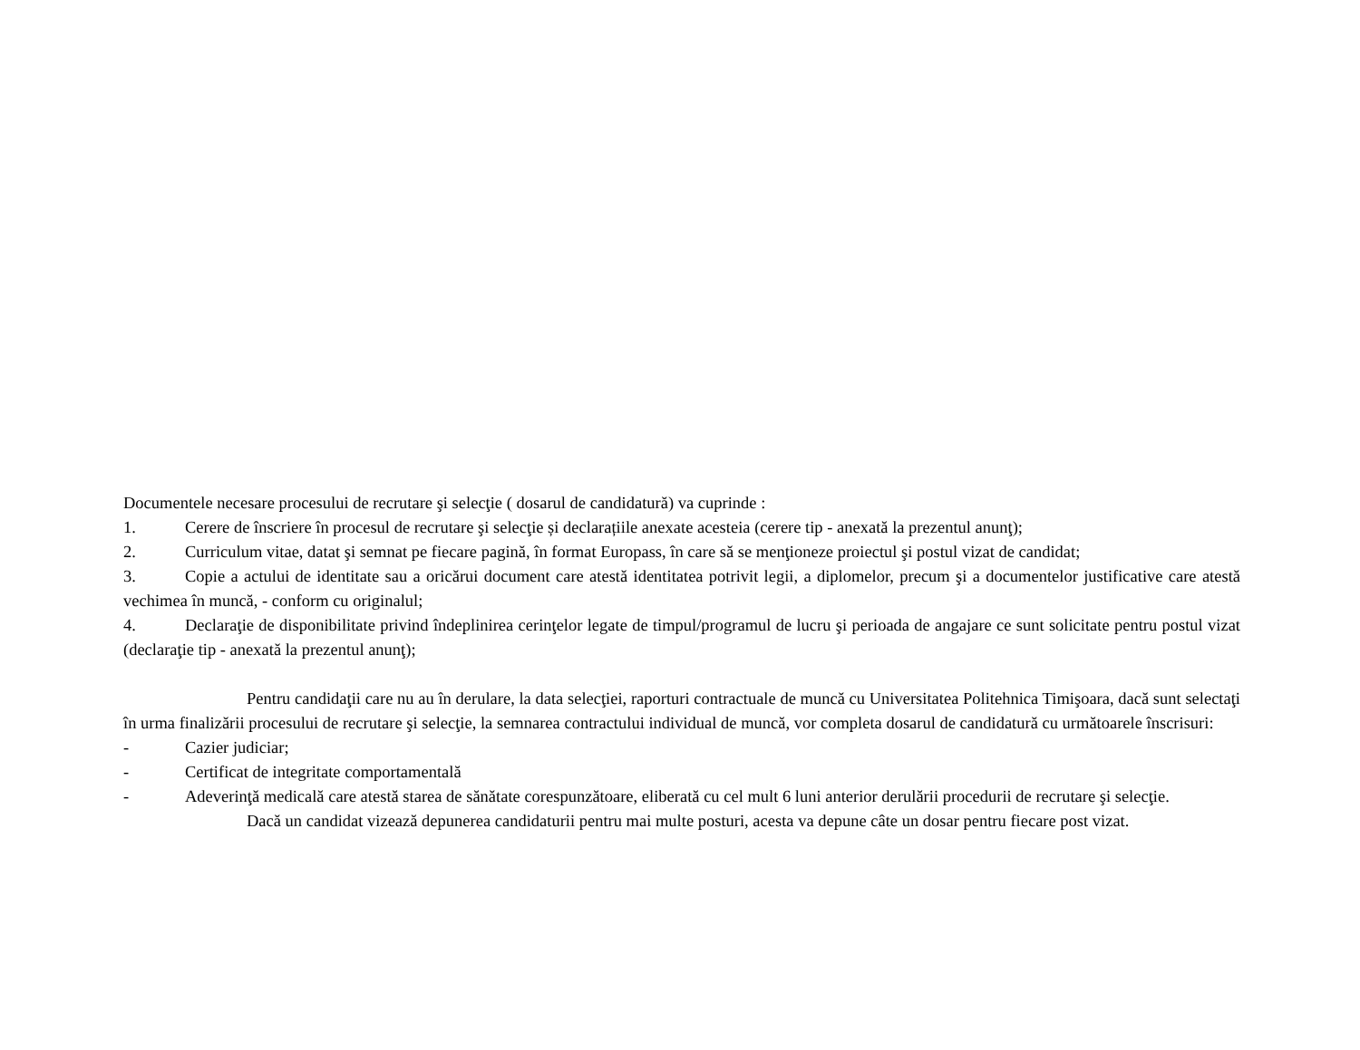Documentele necesare procesului de recrutare şi selecţie ( dosarul de candidatură) va cuprinde :
1. Cerere de înscriere în procesul de recrutare şi selecţie și declarațiile anexate acesteia (cerere tip - anexată la prezentul anunţ);
2. Curriculum vitae, datat şi semnat pe fiecare pagină, în format Europass, în care să se menţioneze proiectul şi postul vizat de candidat;
3. Copie a actului de identitate sau a oricărui document care atestă identitatea potrivit legii, a diplomelor, precum şi a documentelor justificative care atestă vechimea în muncă, - conform cu originalul;
4. Declaraţie de disponibilitate privind îndeplinirea cerinţelor legate de timpul/programul de lucru şi perioada de angajare ce sunt solicitate pentru postul vizat (declaraţie tip - anexată la prezentul anunţ);
Pentru candidaţii care nu au în derulare, la data selecţiei, raporturi contractuale de muncă cu Universitatea Politehnica Timişoara, dacă sunt selectaţi în urma finalizării procesului de recrutare şi selecţie, la semnarea contractului individual de muncă, vor completa dosarul de candidatură cu următoarele înscrisuri:
- Cazier judiciar;
- Certificat de integritate comportamentală
- Adeverinţă medicală care atestă starea de sănătate corespunzătoare, eliberată cu cel mult 6 luni anterior derulării procedurii de recrutare şi selecţie.
Dacă un candidat vizează depunerea candidaturii pentru mai multe posturi, acesta va depune câte un dosar pentru fiecare post vizat.